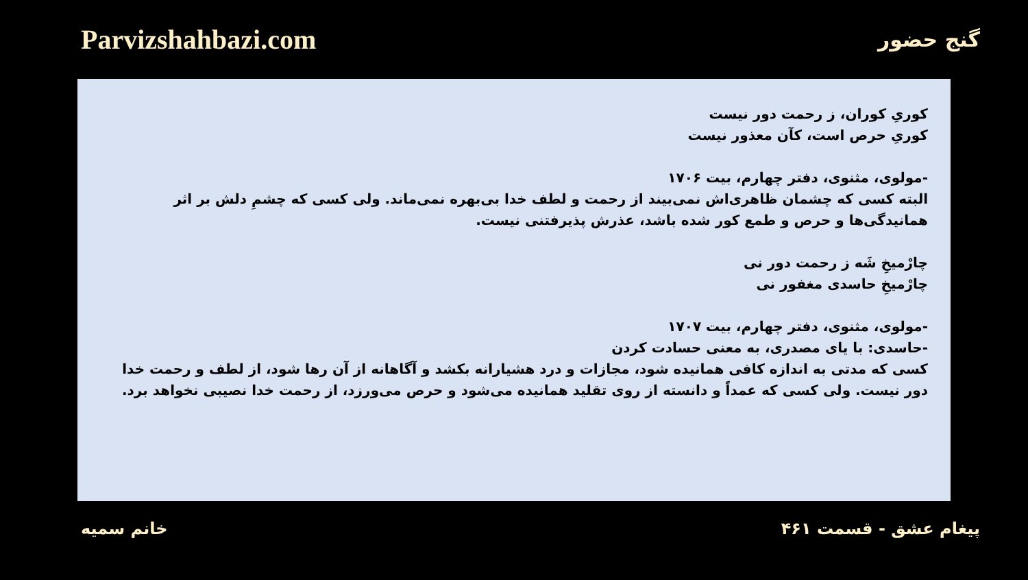Parvizshahbazi.com
گنج حضور
کوریِ کوران، ز رحمت دور نیست
کوریِ حرص است، کآن معذور نیست
-مولوی، مثنوی، دفتر چهارم، بیت ۱۷۰۶
البته کسی که چشمان ظاهری‌اش نمی‌بیند از رحمت و لطف خدا بی‌بهره نمی‌ماند. ولی کسی که چشمِ دلش بر اثر همانیدگی‌ها و حرص و طمع کور شده باشد، عذرش پذیرفتنی نیست.
چارْمیخِ شَه ز رحمت دور نی
چارْمیخِ حاسدی مغفور نی
-مولوی، مثنوی، دفتر چهارم، بیت ۱۷۰۷
-حاسدی: با یای مصدری، به معنی حسادت کردن
کسی که مدتی به اندازه کافی همانیده شود، مجازات و درد هشیارانه بکشد و آگاهانه از آن رها شود، از لطف و رحمت خدا دور نیست. ولی کسی که عمداً و دانسته از روی تقلید همانیده می‌شود و حرص می‌ورزد، از رحمت خدا نصیبی نخواهد برد.
خانم سمیه پیغام عشق - قسمت ۴۶۱